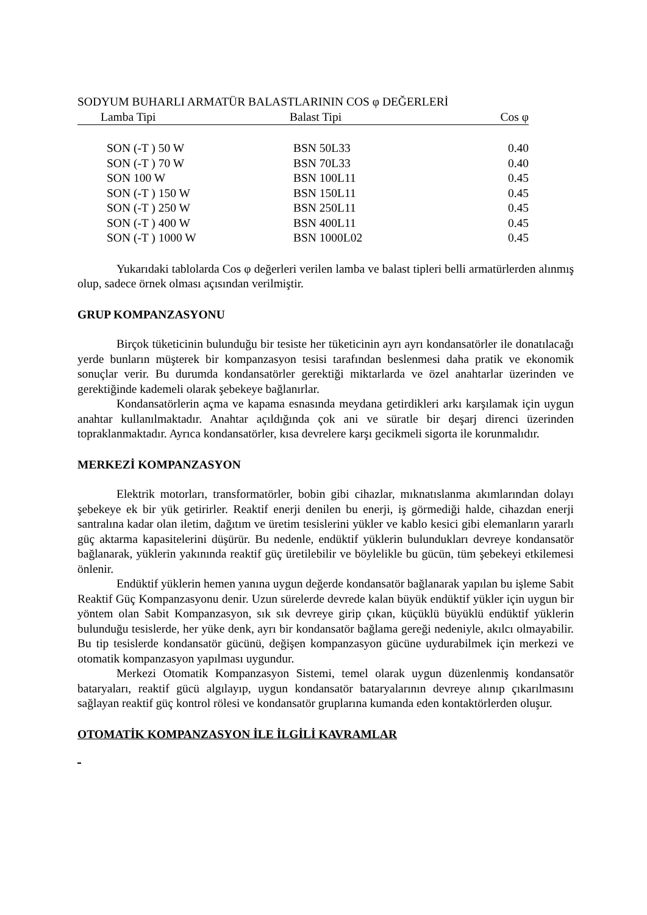SODYUM BUHARLI ARMATÜR BALASTLARININ COS φ DEĞERLERİ
| Lamba Tipi | Balast Tipi | Cos φ |
| --- | --- | --- |
| SON (-T ) 50 W | BSN 50L33 | 0.40 |
| SON (-T ) 70 W | BSN 70L33 | 0.40 |
| SON 100 W | BSN 100L11 | 0.45 |
| SON (-T ) 150 W | BSN 150L11 | 0.45 |
| SON (-T ) 250 W | BSN 250L11 | 0.45 |
| SON (-T ) 400 W | BSN 400L11 | 0.45 |
| SON (-T ) 1000 W | BSN 1000L02 | 0.45 |
Yukarıdaki tablolarda Cos φ değerleri verilen lamba ve balast tipleri belli armatürlerden alınmış olup, sadece örnek olması açısından verilmiştir.
GRUP KOMPANZASYONU
Birçok tüketicinin bulunduğu bir tesiste her tüketicinin ayrı ayrı kondansatörler ile donatılacağı yerde bunların müşterek bir kompanzasyon tesisi tarafından beslenmesi daha pratik ve ekonomik sonuçlar verir. Bu durumda kondansatörler gerektiği miktarlarda ve özel anahtarlar üzerinden ve gerektiğinde kademeli olarak şebekeye bağlanırlar.
Kondansatörlerin açma ve kapama esnasında meydana getirdikleri arkı karşılamak için uygun anahtar kullanılmaktadır. Anahtar açıldığında çok ani ve süratle bir deşarj direnci üzerinden topraklanmaktadır. Ayrıca kondansatörler, kısa devrelere karşı gecikmeli sigorta ile korunmalıdır.
MERKEZİ KOMPANZASYON
Elektrik motorları, transformatörler, bobin gibi cihazlar, mıknatıslanma akımlarından dolayı şebekeye ek bir yük getirirler. Reaktif enerji denilen bu enerji, iş görmediği halde, cihazdan enerji santralına kadar olan iletim, dağıtım ve üretim tesislerini yükler ve kablo kesici gibi elemanların yararlı güç aktarma kapasitelerini düşürür. Bu nedenle, endüktif yüklerin bulundukları devreye kondansatör bağlanarak, yüklerin yakınında reaktif güç üretilebilir ve böylelikle bu gücün, tüm şebekeyi etkilemesi önlenir.
Endüktif yüklerin hemen yanına uygun değerde kondansatör bağlanarak yapılan bu işleme Sabit Reaktif Güç Kompanzasyonu denir. Uzun sürelerde devrede kalan büyük endüktif yükler için uygun bir yöntem olan Sabit Kompanzasyon, sık sık devreye girip çıkan, küçüklü büyüklü endüktif yüklerin bulunduğu tesislerde, her yüke denk, ayrı bir kondansatör bağlama gereği nedeniyle, akılcı olmayabilir. Bu tip tesislerde kondansatör gücünü, değişen kompanzasyon gücüne uydurabilmek için merkezi ve otomatik kompanzasyon yapılması uygundur.
Merkezi Otomatik Kompanzasyon Sistemi, temel olarak uygun düzenlenmiş kondansatör bataryaları, reaktif gücü algılayıp, uygun kondansatör bataryalarının devreye alınıp çıkarılmasını sağlayan reaktif güç kontrol rölesi ve kondansatör gruplarına kumanda eden kontaktörlerden oluşur.
OTOMATİK KOMPANZASYON İLE İLGİLİ KAVRAMLAR